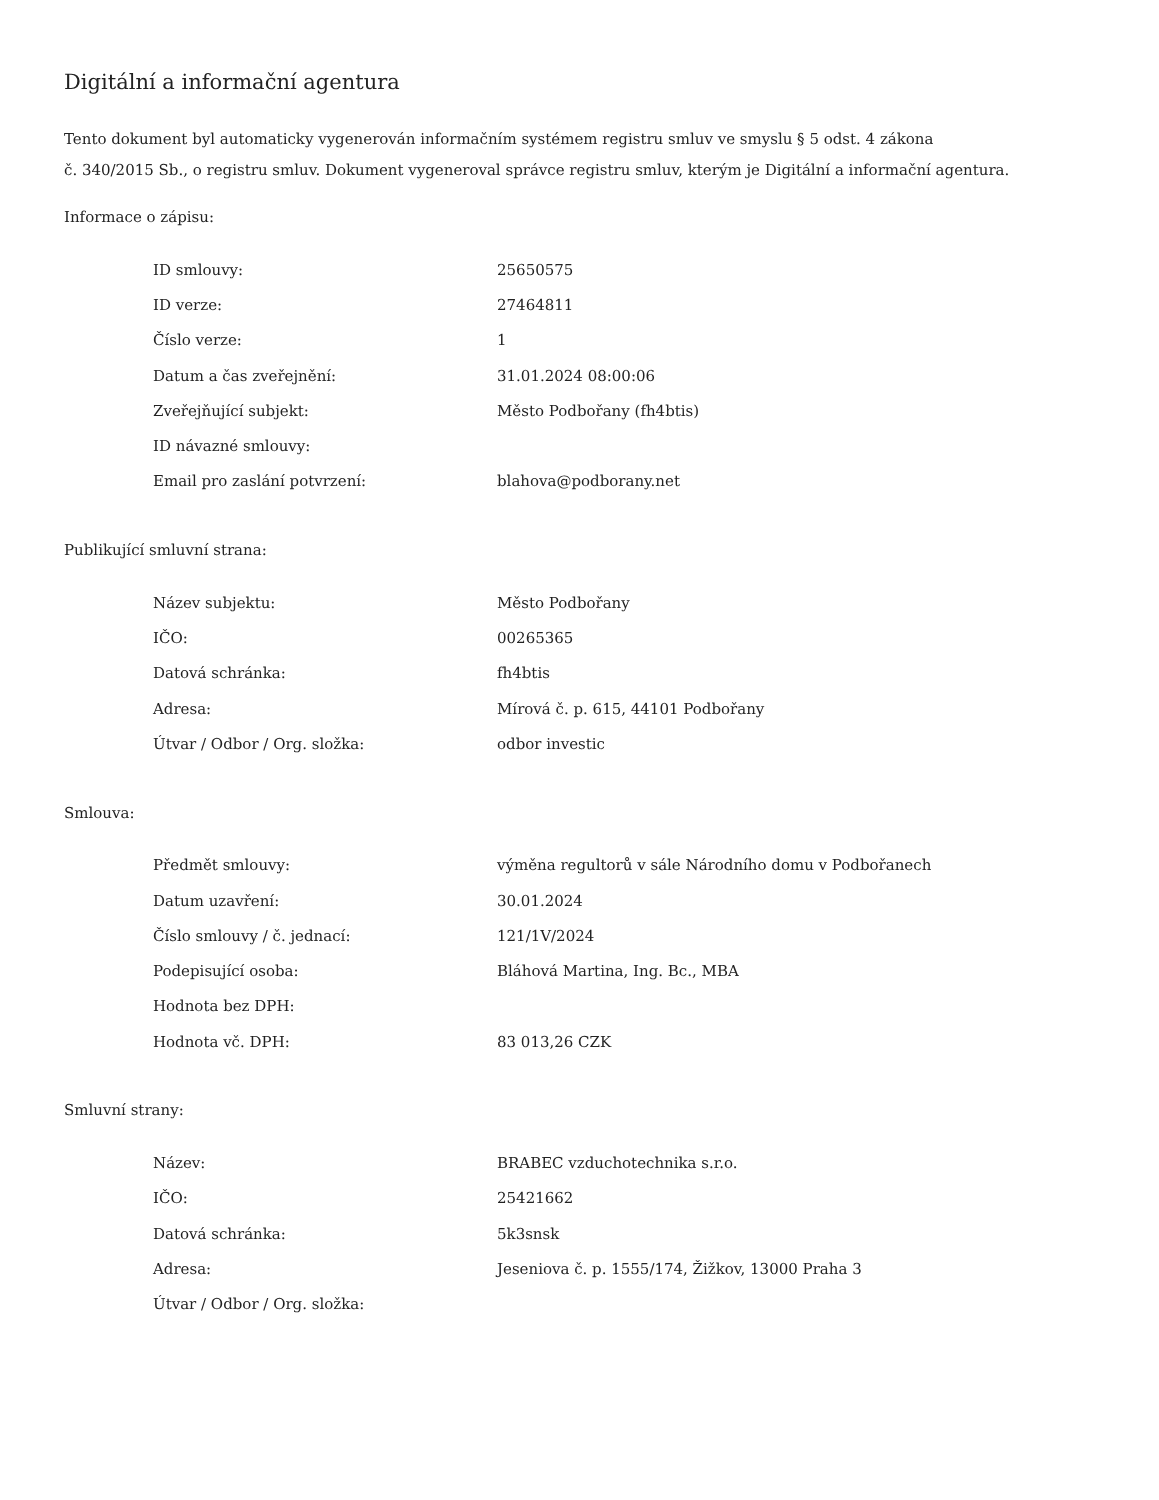Digitální a informační agentura
Tento dokument byl automaticky vygenerován informačním systémem registru smluv ve smyslu § 5 odst. 4 zákona
č. 340/2015 Sb., o registru smluv. Dokument vygeneroval správce registru smluv, kterým je Digitální a informační agentura.
Informace o zápisu:
| ID smlouvy: | 25650575 |
| ID verze: | 27464811 |
| Číslo verze: | 1 |
| Datum a čas zveřejnění: | 31.01.2024 08:00:06 |
| Zveřejňující subjekt: | Město Podbořany (fh4btis) |
| ID návazné smlouvy: | |
| Email pro zaslání potvrzení: | blahova@podborany.net |
Publikující smluvní strana:
| Název subjektu: | Město Podbořany |
| IČO: | 00265365 |
| Datová schránka: | fh4btis |
| Adresa: | Mírová č. p. 615, 44101 Podbořany |
| Útvar / Odbor / Org. složka: | odbor investic |
Smlouva:
| Předmět smlouvy: | výměna regultorů v sále Národního domu v Podbořanech |
| Datum uzavření: | 30.01.2024 |
| Číslo smlouvy / č. jednací: | 121/1V/2024 |
| Podepisující osoba: | Bláhová Martina, Ing. Bc., MBA |
| Hodnota bez DPH: | |
| Hodnota vč. DPH: | 83 013,26 CZK |
Smluvní strany:
| Název: | BRABEC vzduchotechnika s.r.o. |
| IČO: | 25421662 |
| Datová schránka: | 5k3snsk |
| Adresa: | Jeseniova č. p. 1555/174, Žižkov, 13000 Praha 3 |
| Útvar / Odbor / Org. složka: | |